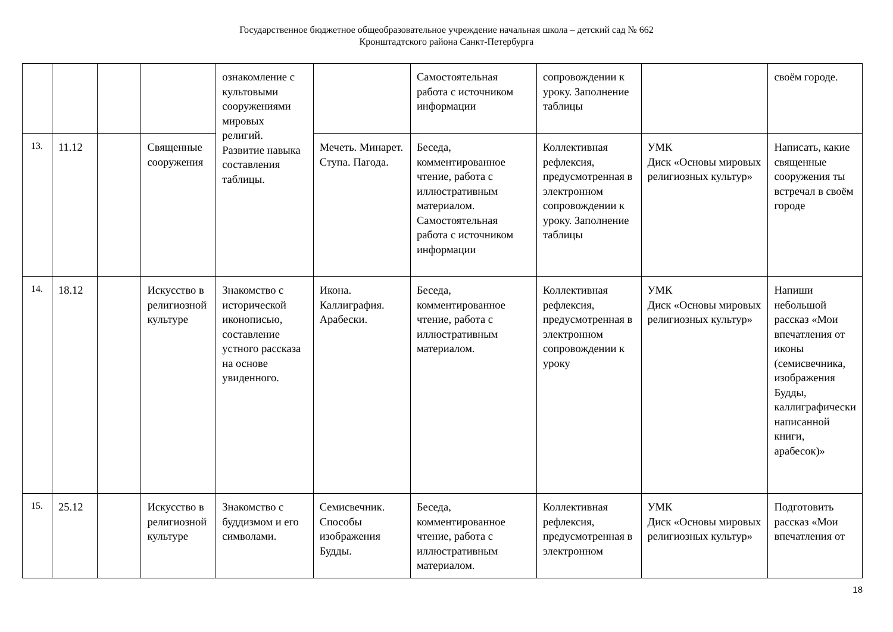Государственное бюджетное общеобразовательное учреждение начальная школа – детский сад № 662
Кронштадтского района Санкт-Петербурга
| | | | | ознакомление с культовыми сооружениями мировых религий. Развитие навыка составления таблицы. | | Самостоятельная работа с источником информации | сопровождении к уроку. Заполнение таблицы | | своём городе. |
| 13. | 11.12 | | Священные сооружения | | Мечеть. Минарет. Ступа. Пагода. | Беседа, комментированное чтение, работа с иллюстративным материалом. Самостоятельная работа с источником информации | Коллективная рефлексия, предусмотренная в электронном сопровождении к уроку. Заполнение таблицы | УМК Диск «Основы мировых религиозных культур» | Написать, какие священные сооружения ты встречал в своём городе |
| 14. | 18.12 | | Искусство в религиозной культуре | Знакомство с исторической иконописью, составление устного рассказа на основе увиденного. | Икона. Каллиграфия. Арабески. | Беседа, комментированное чтение, работа с иллюстративным материалом. | Коллективная рефлексия, предусмотренная в электронном сопровождении к уроку | УМК Диск «Основы мировых религиозных культур» | Напиши небольшой рассказ «Мои впечатления от иконы (семисвечника, изображения Будды, каллиграфически написанной книги, арабесок)» |
| 15. | 25.12 | | Искусство в религиозной культуре | Знакомство с буддизмом и его символами. | Семисвечник. Способы изображения Будды. | Беседа, комментированное чтение, работа с иллюстративным материалом. | Коллективная рефлексия, предусмотренная в электронном | УМК Диск «Основы мировых религиозных культур» | Подготовить рассказ «Мои впечатления от |
18